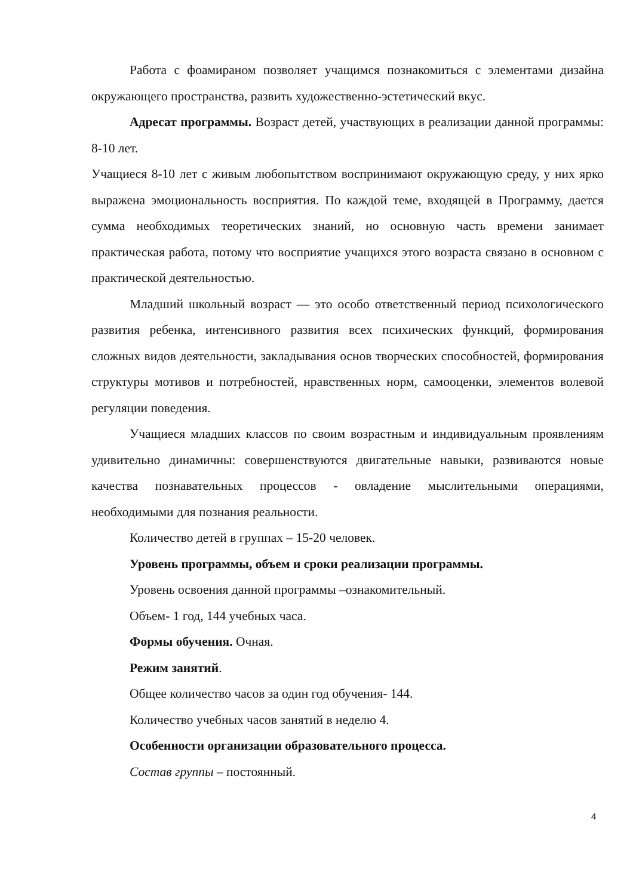Работа с фоамираном позволяет учащимся познакомиться с элементами дизайна окружающего пространства, развить художественно-эстетический вкус.
Адресат программы. Возраст детей, участвующих в реализации данной программы: 8-10 лет.
Учащиеся 8-10 лет с живым любопытством воспринимают окружающую среду, у них ярко выражена эмоциональность восприятия. По каждой теме, входящей в Программу, дается сумма необходимых теоретических знаний, но основную часть времени занимает практическая работа, потому что восприятие учащихся этого возраста связано в основном с практической деятельностью.
Младший школьный возраст — это особо ответственный период психологического развития ребенка, интенсивного развития всех психических функций, формирования сложных видов деятельности, закладывания основ творческих способностей, формирования структуры мотивов и потребностей, нравственных норм, самооценки, элементов волевой регуляции поведения.
Учащиеся младших классов по своим возрастным и индивидуальным проявлениям удивительно динамичны: совершенствуются двигательные навыки, развиваются новые качества познавательных процессов - овладение мыслительными операциями, необходимыми для познания реальности.
Количество детей в группах – 15-20 человек.
Уровень программы, объем и сроки реализации программы.
Уровень освоения данной программы –ознакомительный.
Объем- 1 год, 144 учебных часа.
Формы обучения. Очная.
Режим занятий.
Общее количество часов за один год обучения- 144.
Количество учебных часов занятий в неделю 4.
Особенности организации образовательного процесса.
Состав группы – постоянный.
4